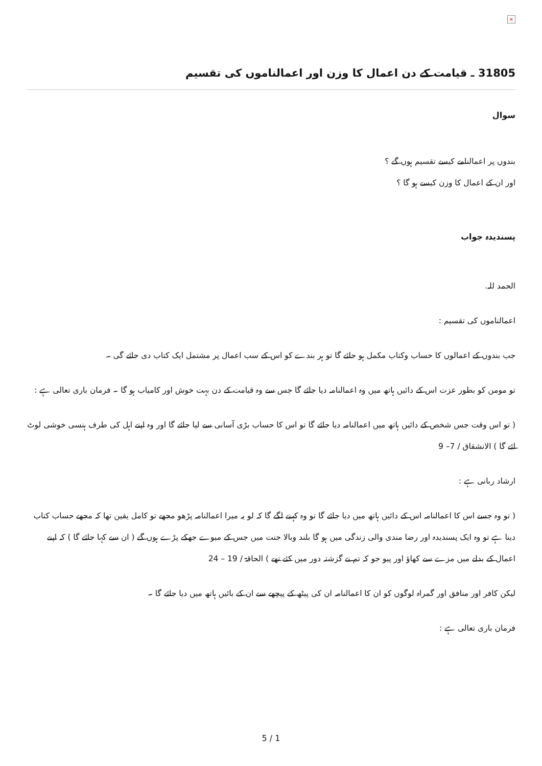×
31805 ـ قیامت کے دن اعمال کا وزن اور اعمالناموں کی تقسیم
سوال
بندوں پر اعمالنامے کیسے تقسیم ہوں گے ؟
اور ان کے اعمال کا وزن کیسے ہو گا ؟
پسندیدہ جواب
الحمد للہ.
اعمالناموں کی تقسیم :
جب بندوں کے اعمالوں کا حساب وکتاب مکمل ہو جائے گا تو ہر بندے کو اس کے سب اعمال پر مشتمل ایک کتاب دی جائے گی ۔
تو مومن کو بطور عزت اس کے دائیں ہاتھ میں وہ اعمالنامہ دیا جائے گا جس سے وہ قیامت کے دن بہت خوش اور کامیاب ہو گا ۔ فرمان باری تعالی ہے :
( تو اس وقت جس شخص کے دائیں ہاتھ میں اعمالنامہ دیا جائے گا تو اس کا حساب بڑی آسانی سے لیا جائے گا اور وہ اپنے اہل کی طرف ہنسی خوشی لوٹ ائے گا ) الانشقاق / 7– 9
ارشاد ربانی ہے :
( تو وہ جسے اس کا اعمالنامہ اس کے دائیں ہاتھ میں دیا جائے گا تو وہ کہنے لگے گا کہ لو یہ میرا اعمالنامہ پڑھو مجھے تو کامل یقین تھا کہ مجھے حساب کتاب دینا ہے تو وہ ایک پسندیدہ اور رضا مندی والی زندگی میں ہو گا بلند وبالا جنت میں جس کے میوے جھکے پڑے ہوں گے ( ان سے کہا جائے گا ) کہ اپنے اعمال کے بدلے میں مزے سے کھاؤ اور پیو جو کہ تم نے گزشتہ دور میں کئے تھے ) الحاقۃ / 19 – 24
لیکن کافر اور منافق اور گمراہ لوگوں کو ان کا اعمالنامہ ان کی پیٹھ کے پیچھے سے ان کے بائیں ہاتھ میں دیا جائے گا ۔
فرمان باری تعالی ہے :
5 / 1